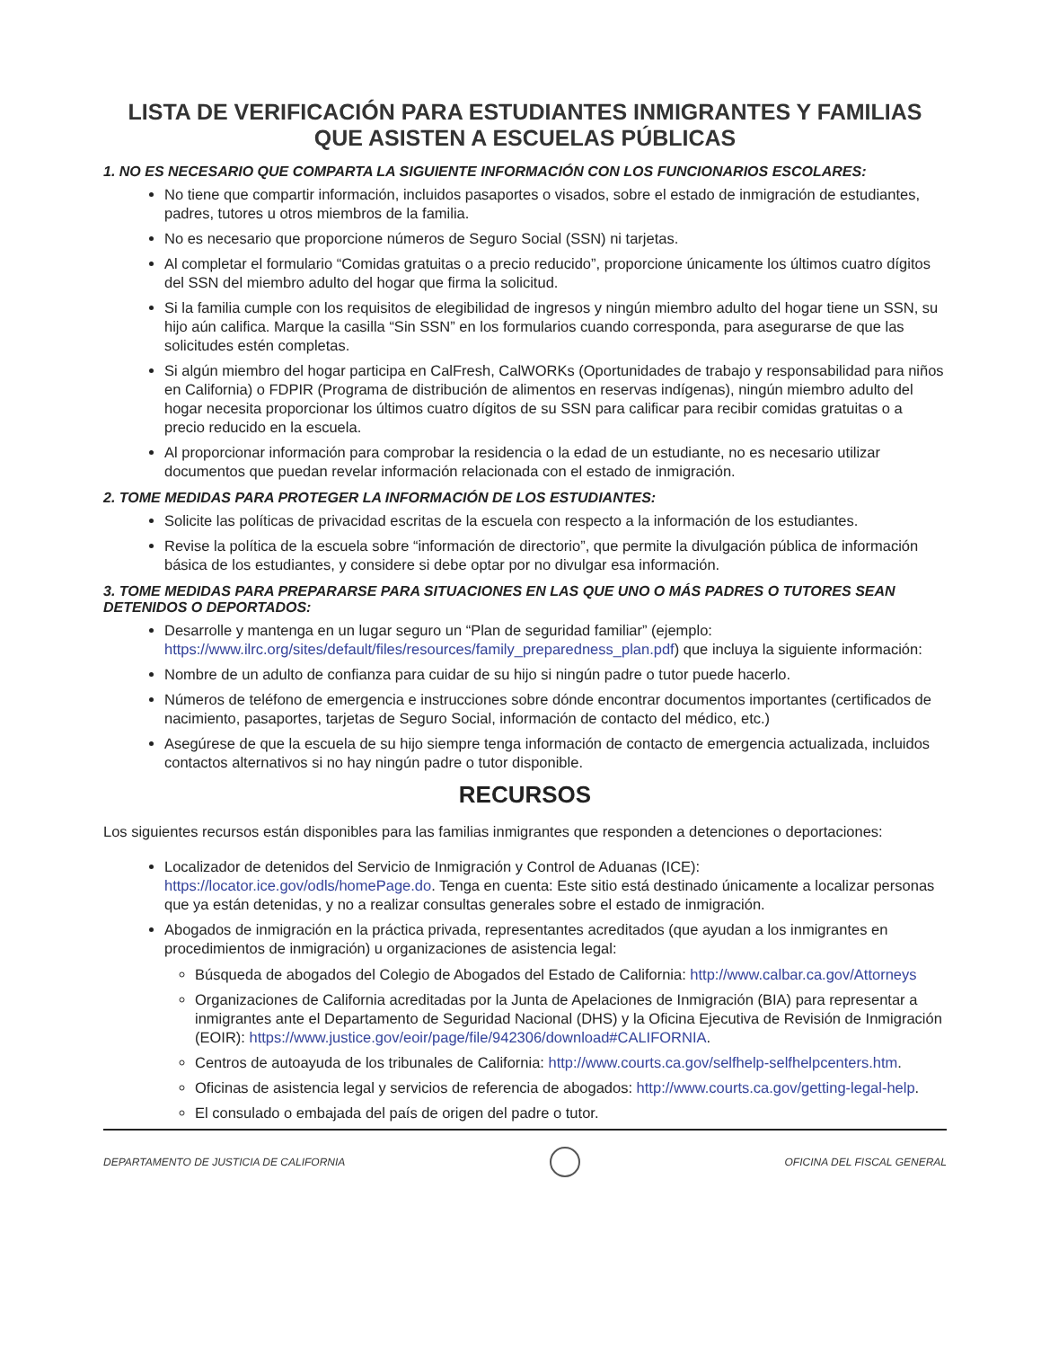LISTA DE VERIFICACIÓN PARA ESTUDIANTES INMIGRANTES Y FAMILIAS
QUE ASISTEN A ESCUELAS PÚBLICAS
1. NO ES NECESARIO QUE COMPARTA LA SIGUIENTE INFORMACIÓN CON LOS FUNCIONARIOS ESCOLARES:
No tiene que compartir información, incluidos pasaportes o visados, sobre el estado de inmigración de estudiantes, padres, tutores u otros miembros de la familia.
No es necesario que proporcione números de Seguro Social (SSN) ni tarjetas.
Al completar el formulario “Comidas gratuitas o a precio reducido”, proporcione únicamente los últimos cuatro dígitos del SSN del miembro adulto del hogar que firma la solicitud.
Si la familia cumple con los requisitos de elegibilidad de ingresos y ningún miembro adulto del hogar tiene un SSN, su hijo aún califica. Marque la casilla “Sin SSN” en los formularios cuando corresponda, para asegurarse de que las solicitudes estén completas.
Si algún miembro del hogar participa en CalFresh, CalWORKs (Oportunidades de trabajo y responsabilidad para niños en California) o FDPIR (Programa de distribución de alimentos en reservas indígenas), ningún miembro adulto del hogar necesita proporcionar los últimos cuatro dígitos de su SSN para calificar para recibir comidas gratuitas o a precio reducido en la escuela.
Al proporcionar información para comprobar la residencia o la edad de un estudiante, no es necesario utilizar documentos que puedan revelar información relacionada con el estado de inmigración.
2. TOME MEDIDAS PARA PROTEGER LA INFORMACIÓN DE LOS ESTUDIANTES:
Solicite las políticas de privacidad escritas de la escuela con respecto a la información de los estudiantes.
Revise la política de la escuela sobre “información de directorio”, que permite la divulgación pública de información básica de los estudiantes, y considere si debe optar por no divulgar esa información.
3. TOME MEDIDAS PARA PREPARARSE PARA SITUACIONES EN LAS QUE UNO O MÁS PADRES O TUTORES SEAN DETENIDOS O DEPORTADOS:
Desarrolle y mantenga en un lugar seguro un “Plan de seguridad familiar” (ejemplo: https://www.ilrc.org/sites/default/files/resources/family_preparedness_plan.pdf) que incluya la siguiente información:
Nombre de un adulto de confianza para cuidar de su hijo si ningún padre o tutor puede hacerlo.
Números de teléfono de emergencia e instrucciones sobre dónde encontrar documentos importantes (certificados de nacimiento, pasaportes, tarjetas de Seguro Social, información de contacto del médico, etc.)
Asegúrese de que la escuela de su hijo siempre tenga información de contacto de emergencia actualizada, incluidos contactos alternativos si no hay ningún padre o tutor disponible.
RECURSOS
Los siguientes recursos están disponibles para las familias inmigrantes que responden a detenciones o deportaciones:
Localizador de detenidos del Servicio de Inmigración y Control de Aduanas (ICE): https://locator.ice.gov/odls/homePage.do. Tenga en cuenta: Este sitio está destinado únicamente a localizar personas que ya están detenidas, y no a realizar consultas generales sobre el estado de inmigración.
Abogados de inmigración en la práctica privada, representantes acreditados (que ayudan a los inmigrantes en procedimientos de inmigración) u organizaciones de asistencia legal:
Búsqueda de abogados del Colegio de Abogados del Estado de California: http://www.calbar.ca.gov/Attorneys
Organizaciones de California acreditadas por la Junta de Apelaciones de Inmigración (BIA) para representar a inmigrantes ante el Departamento de Seguridad Nacional (DHS) y la Oficina Ejecutiva de Revisión de Inmigración (EOIR): https://www.justice.gov/eoir/page/file/942306/download#CALIFORNIA.
Centros de autoayuda de los tribunales de California: http://www.courts.ca.gov/selfhelp-selfhelpcenters.htm.
Oficinas de asistencia legal y servicios de referencia de abogados: http://www.courts.ca.gov/getting-legal-help.
El consulado o embajada del país de origen del padre o tutor.
DEPARTAMENTO DE JUSTICIA DE CALIFORNIA
OFICINA DEL FISCAL GENERAL